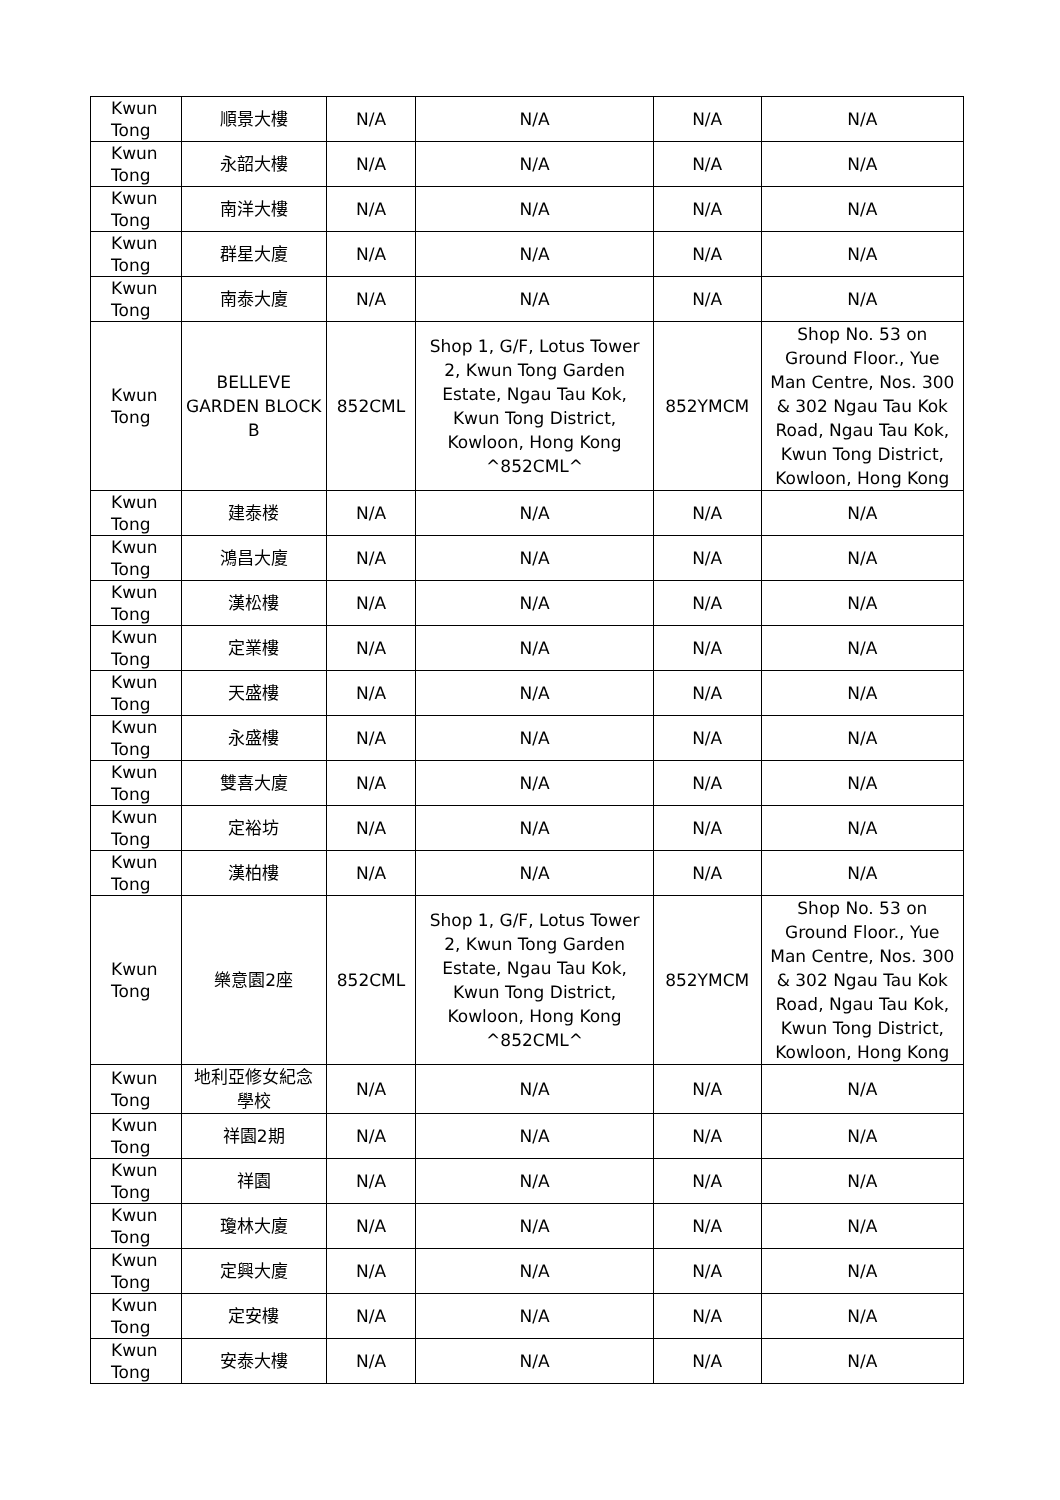| Kwun Tong | 順景大樓 | N/A | N/A | N/A | N/A |
| Kwun Tong | 永韶大樓 | N/A | N/A | N/A | N/A |
| Kwun Tong | 南洋大樓 | N/A | N/A | N/A | N/A |
| Kwun Tong | 群星大廈 | N/A | N/A | N/A | N/A |
| Kwun Tong | 南泰大廈 | N/A | N/A | N/A | N/A |
| Kwun Tong | BELLEVE GARDEN BLOCK B | 852CML | Shop 1, G/F, Lotus Tower 2, Kwun Tong Garden Estate, Ngau Tau Kok, Kwun Tong District, Kowloon, Hong Kong ^852CML^ | 852YMCM | Shop No. 53 on Ground Floor., Yue Man Centre, Nos. 300 & 302 Ngau Tau Kok Road, Ngau Tau Kok, Kwun Tong District, Kowloon, Hong Kong |
| Kwun Tong | 建泰楼 | N/A | N/A | N/A | N/A |
| Kwun Tong | 鴻昌大廈 | N/A | N/A | N/A | N/A |
| Kwun Tong | 漢松樓 | N/A | N/A | N/A | N/A |
| Kwun Tong | 定業樓 | N/A | N/A | N/A | N/A |
| Kwun Tong | 天盛樓 | N/A | N/A | N/A | N/A |
| Kwun Tong | 永盛樓 | N/A | N/A | N/A | N/A |
| Kwun Tong | 雙喜大廈 | N/A | N/A | N/A | N/A |
| Kwun Tong | 定裕坊 | N/A | N/A | N/A | N/A |
| Kwun Tong | 漢柏樓 | N/A | N/A | N/A | N/A |
| Kwun Tong | 樂意園2座 | 852CML | Shop 1, G/F, Lotus Tower 2, Kwun Tong Garden Estate, Ngau Tau Kok, Kwun Tong District, Kowloon, Hong Kong ^852CML^ | 852YMCM | Shop No. 53 on Ground Floor., Yue Man Centre, Nos. 300 & 302 Ngau Tau Kok Road, Ngau Tau Kok, Kwun Tong District, Kowloon, Hong Kong |
| Kwun Tong | 地利亞修女紀念學校 | N/A | N/A | N/A | N/A |
| Kwun Tong | 祥園2期 | N/A | N/A | N/A | N/A |
| Kwun Tong | 祥園 | N/A | N/A | N/A | N/A |
| Kwun Tong | 瓊林大廈 | N/A | N/A | N/A | N/A |
| Kwun Tong | 定興大廈 | N/A | N/A | N/A | N/A |
| Kwun Tong | 定安樓 | N/A | N/A | N/A | N/A |
| Kwun Tong | 安泰大樓 | N/A | N/A | N/A | N/A |